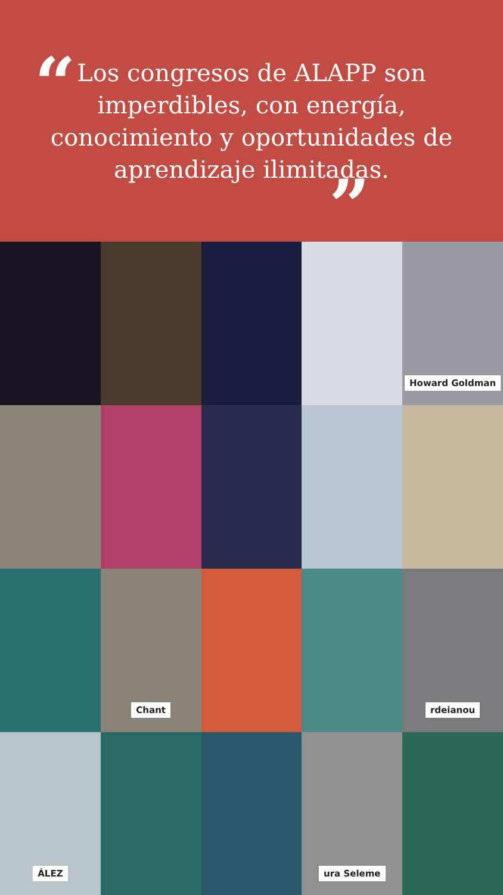“
Los congresos de ALAPP son imperdibles, con energía, conocimiento y oportunidades de aprendizaje ilimitadas.
”
Howard Goldman
Chant
rdeianou
ÁLEZ
ura Seleme